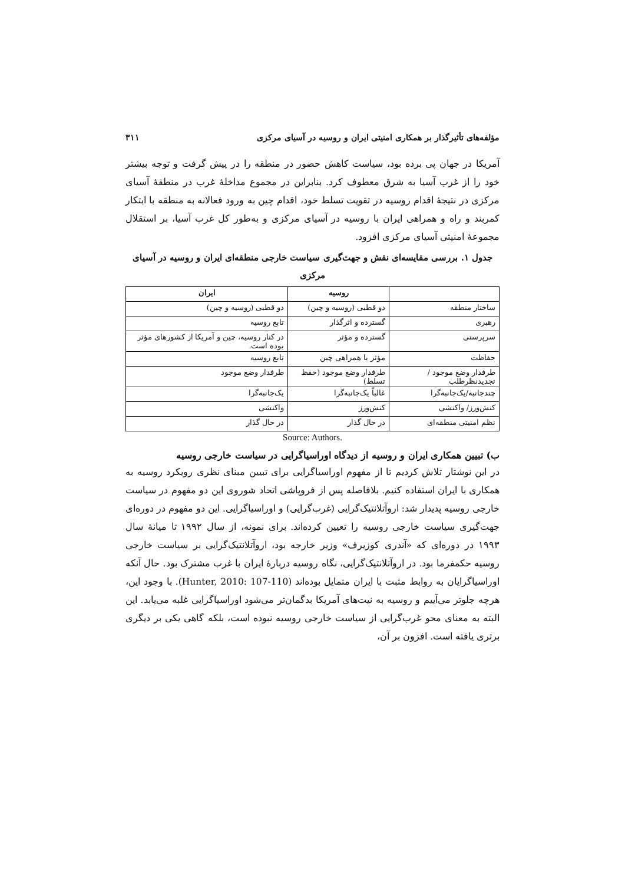مؤلفه‌های تأثیرگذار بر همکاری امنیتی ایران و روسیه در آسیای مرکزی ۳۱۱
آمریکا در جهان پی برده بود، سیاست کاهش حضور در منطقه را در پیش گرفت و توجه بیشتر خود را از غرب آسیا به شرق معطوف کرد. بنابراین در مجموع مداخلهٔ غرب در منطقهٔ آسیای مرکزی در نتیجهٔ اقدام روسیه در تقویت تسلط خود، اقدام چین به ورود فعالانه به منطقه با ابتکار کمربند و راه و همراهی ایران با روسیه در آسیای مرکزی و به‌طور کل غرب آسیا، بر استقلال مجموعهٔ امنیتی آسیای مرکزی افزود.
جدول ۱. بررسی مقایسه‌ای نقش و جهت‌گیری سیاست خارجی منطقه‌ای ایران و روسیه در آسیای مرکزی
| | روسیه | ایران |
| --- | --- | --- |
| ساختار منطقه | دو قطبی (روسیه و چین) | دو قطبی (روسیه و چین) |
| رهبری | گسترده و اثرگذار | تابع روسیه |
| سرپرستی | گسترده و مؤثر | در کنار روسیه، چین و آمریکا از کشورهای مؤثر بوده است. |
| حفاظت | مؤثر با همراهی چین | تابع روسیه |
| طرفدار وضع موجود / تجدیدنظرطلب | طرفدار وضع موجود (حفظ تسلط) | طرفدار وضع موجود |
| چندجانبه/یک‌جانبه‌گرا | غالباً یک‌جانبه‌گرا | یک‌جانبه‌گرا |
| کنش‌ورز/ واکنشی | کنش‌ورز | واکنشی |
| نظم امنیتی منطقه‌ای | در حال گذار | در حال گذار |
Source: Authors.
ب) تبیین همکاری ایران و روسیه از دیدگاه اوراسیاگرایی در سیاست خارجی روسیه
در این نوشتار تلاش کردیم تا از مفهوم اوراسیاگرایی برای تبیین مبنای نظری رویکرد روسیه به همکاری با ایران استفاده کنیم. بلافاصله پس از فروپاشی اتحاد شوروی این دو مفهوم در سیاست خارجی روسیه پدیدار شد: اروآتلانتیک‌گرایی (غرب‌گرایی) و اوراسیاگرایی. این دو مفهوم در دوره‌ای جهت‌گیری سیاست خارجی روسیه را تعیین کرده‌اند. برای نمونه، از سال ۱۹۹۲ تا میانهٔ سال ۱۹۹۳ در دوره‌ای که «آندری کوزیرف» وزیر خارجه بود، اروآتلانتیک‌گرایی بر سیاست خارجی روسیه حکمفرما بود. در اروآتلانتیک‌گرایی، نگاه روسیه دربارهٔ ایران با غرب مشترک بود. حال آنکه اوراسیاگرایان به روابط مثبت با ایران متمایل بوده‌اند (Hunter, 2010: 107-110). با وجود این، هرچه جلوتر می‌آییم و روسیه به نیت‌های آمریکا بدگمان‌تر می‌شود اوراسیاگرایی غلبه می‌یابد. این البته به معنای محو غرب‌گرایی از سیاست خارجی روسیه نبوده است، بلکه گاهی یکی بر دیگری برتری یافته است. افزون بر آن،